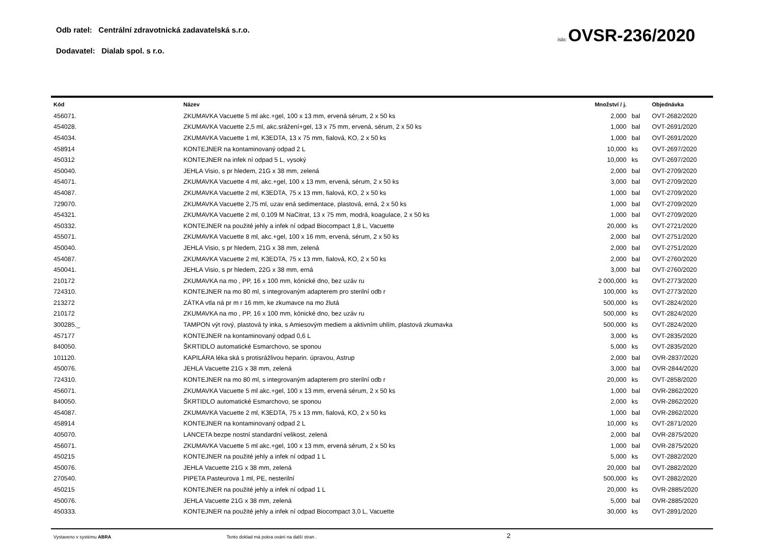Odb ratel: Centrální zdravotnická zadavatelská s.r.o.
Dodavatel: Dialab spol. s r.o.
íslo: OVSR-236/2020
| Kód | Název | Množství / j. | | Objednávka |
| --- | --- | --- | --- | --- |
| 456071. | ZKUMAVKA Vacuette 5 ml akc.+gel, 100 x 13 mm, ervená sérum, 2 x 50 ks | 2,000 | bal | OVT-2682/2020 |
| 454028. | ZKUMAVKA Vacuette 2,5 ml, akc.srážení+gel, 13 x 75 mm, ervená, sérum, 2 x 50 ks | 1,000 | bal | OVT-2691/2020 |
| 454034. | ZKUMAVKA Vacuette 1 ml, K3EDTA, 13 x 75 mm, fialová, KO, 2 x 50 ks | 1,000 | bal | OVT-2691/2020 |
| 458914 | KONTEJNER na kontaminovaný odpad 2 L | 10,000 | ks | OVT-2697/2020 |
| 450312 | KONTEJNER na infek ní odpad 5 L, vysoký | 10,000 | ks | OVT-2697/2020 |
| 450040. | JEHLA Visio, s pr hledem, 21G x 38 mm, zelená | 2,000 | bal | OVT-2709/2020 |
| 454071. | ZKUMAVKA Vacuette 4 ml, akc.+gel, 100 x 13 mm, ervená, sérum, 2 x 50 ks | 3,000 | bal | OVT-2709/2020 |
| 454087. | ZKUMAVKA Vacuette 2 ml, K3EDTA, 75 x 13 mm, fialová, KO, 2 x 50 ks | 1,000 | bal | OVT-2709/2020 |
| 729070. | ZKUMAVKA Vacuette 2,75 ml, uzav ená sedimentace, plastová, erná, 2 x 50 ks | 1,000 | bal | OVT-2709/2020 |
| 454321. | ZKUMAVKA Vacuette 2 ml, 0.109 M NaCitrat, 13 x 75 mm, modrá, koagulace, 2 x 50 ks | 1,000 | bal | OVT-2709/2020 |
| 450332. | KONTEJNER na použité jehly a infek ní odpad Biocompact 1,8 L, Vacuette | 20,000 | ks | OVT-2721/2020 |
| 455071. | ZKUMAVKA Vacuette 8 ml, akc.+gel, 100 x 16 mm, ervená, sérum, 2 x 50 ks | 2,000 | bal | OVT-2751/2020 |
| 450040. | JEHLA Visio, s pr hledem, 21G x 38 mm, zelená | 2,000 | bal | OVT-2751/2020 |
| 454087. | ZKUMAVKA Vacuette 2 ml, K3EDTA, 75 x 13 mm, fialová, KO, 2 x 50 ks | 2,000 | bal | OVT-2760/2020 |
| 450041. | JEHLA Visio, s pr hledem, 22G x 38 mm, erná | 3,000 | bal | OVT-2760/2020 |
| 210172 | ZKUMAVKA na mo , PP, 16 x 100 mm, kónické dno, bez uzáv ru | 2 000,000 | ks | OVT-2773/2020 |
| 724310. | KONTEJNER na mo 80 ml, s integrovaným adapterem pro sterilní odb r | 100,000 | ks | OVT-2773/2020 |
| 213272 | ZÁTKA vtla ná pr m r 16 mm, ke zkumavce na mo žlutá | 500,000 | ks | OVT-2824/2020 |
| 210172 | ZKUMAVKA na mo , PP, 16 x 100 mm, kónické dno, bez uzáv ru | 500,000 | ks | OVT-2824/2020 |
| 300285._ | TAMPON výt rový, plastová ty inka, s Amiesovým mediem a aktivním uhlím, plastová zkumavka | 500,000 | ks | OVT-2824/2020 |
| 457177 | KONTEJNER na kontaminovaný odpad 0,6 L | 3,000 | ks | OVT-2835/2020 |
| 840050. | ŠKRTIDLO automatické Esmarchovo, se sponou | 5,000 | ks | OVT-2835/2020 |
| 101120. | KAPILÁRA léka ská s protisrážlivou heparin. úpravou, Astrup | 2,000 | bal | OVR-2837/2020 |
| 450076. | JEHLA Vacuette 21G x 38 mm, zelená | 3,000 | bal | OVR-2844/2020 |
| 724310. | KONTEJNER na mo 80 ml, s integrovaným adapterem pro sterilní odb r | 20,000 | ks | OVT-2858/2020 |
| 456071. | ZKUMAVKA Vacuette 5 ml akc.+gel, 100 x 13 mm, ervená sérum, 2 x 50 ks | 1,000 | bal | OVR-2862/2020 |
| 840050. | ŠKRTIDLO automatické Esmarchovo, se sponou | 2,000 | ks | OVR-2862/2020 |
| 454087. | ZKUMAVKA Vacuette 2 ml, K3EDTA, 75 x 13 mm, fialová, KO, 2 x 50 ks | 1,000 | bal | OVR-2862/2020 |
| 458914 | KONTEJNER na kontaminovaný odpad 2 L | 10,000 | ks | OVT-2871/2020 |
| 405070. | LANCETA bezpe nostní standardní velikost, zelená | 2,000 | bal | OVR-2875/2020 |
| 456071. | ZKUMAVKA Vacuette 5 ml akc.+gel, 100 x 13 mm, ervená sérum, 2 x 50 ks | 1,000 | bal | OVR-2875/2020 |
| 450215 | KONTEJNER na použité jehly a infek ní odpad 1 L | 5,000 | ks | OVT-2882/2020 |
| 450076. | JEHLA Vacuette 21G x 38 mm, zelená | 20,000 | bal | OVT-2882/2020 |
| 270540. | PIPETA Pasteurova 1 ml, PE, nesterilní | 500,000 | ks | OVT-2882/2020 |
| 450215 | KONTEJNER na použité jehly a infek ní odpad 1 L | 20,000 | ks | OVR-2885/2020 |
| 450076. | JEHLA Vacuette 21G x 38 mm, zelená | 5,000 | bal | OVR-2885/2020 |
| 450333. | KONTEJNER na použité jehly a infek ní odpad Biocompact 3,0 L, Vacuette | 30,000 | ks | OVT-2891/2020 |
Vystaveno v systému ABRA Tento doklad má pokra ování na další stran . 2